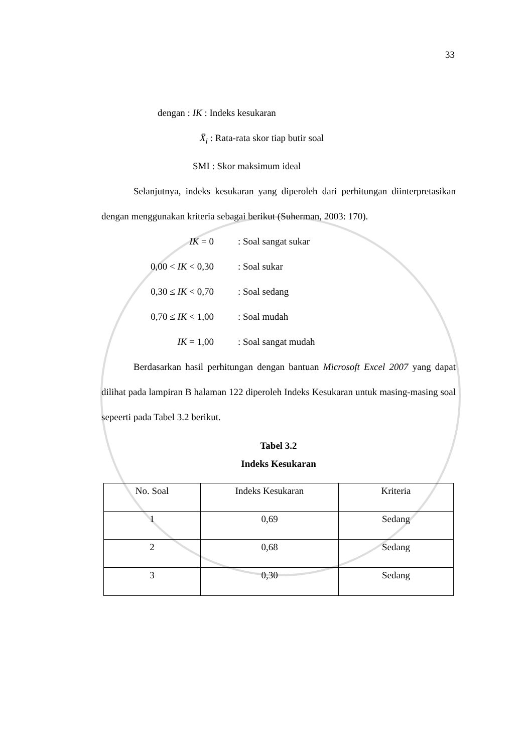33
dengan : IK : Indeks kesukaran
X̄<sub>i</sub> : Rata-rata skor tiap butir soal
SMI : Skor maksimum ideal
Selanjutnya, indeks kesukaran yang diperoleh dari perhitungan diinterpretasikan dengan menggunakan kriteria sebagai berikut (Suherman, 2003: 170).
IK = 0: Soal sangat sukar
0,00 < IK < 0,30: Soal sukar
0,30 ≤ IK < 0,70: Soal sedang
0,70 ≤ IK < 1,00: Soal mudah
IK = 1,00: Soal sangat mudah
Berdasarkan hasil perhitungan dengan bantuan Microsoft Excel 2007 yang dapat dilihat pada lampiran B halaman 122 diperoleh Indeks Kesukaran untuk masing-masing soal sepeerti pada Tabel 3.2 berikut.
Tabel 3.2
Indeks Kesukaran
| No. Soal | Indeks Kesukaran | Kriteria |
| 1 | 0,69 | Sedang |
| 2 | 0,68 | Sedang |
| 3 | 0,30 | Sedang |